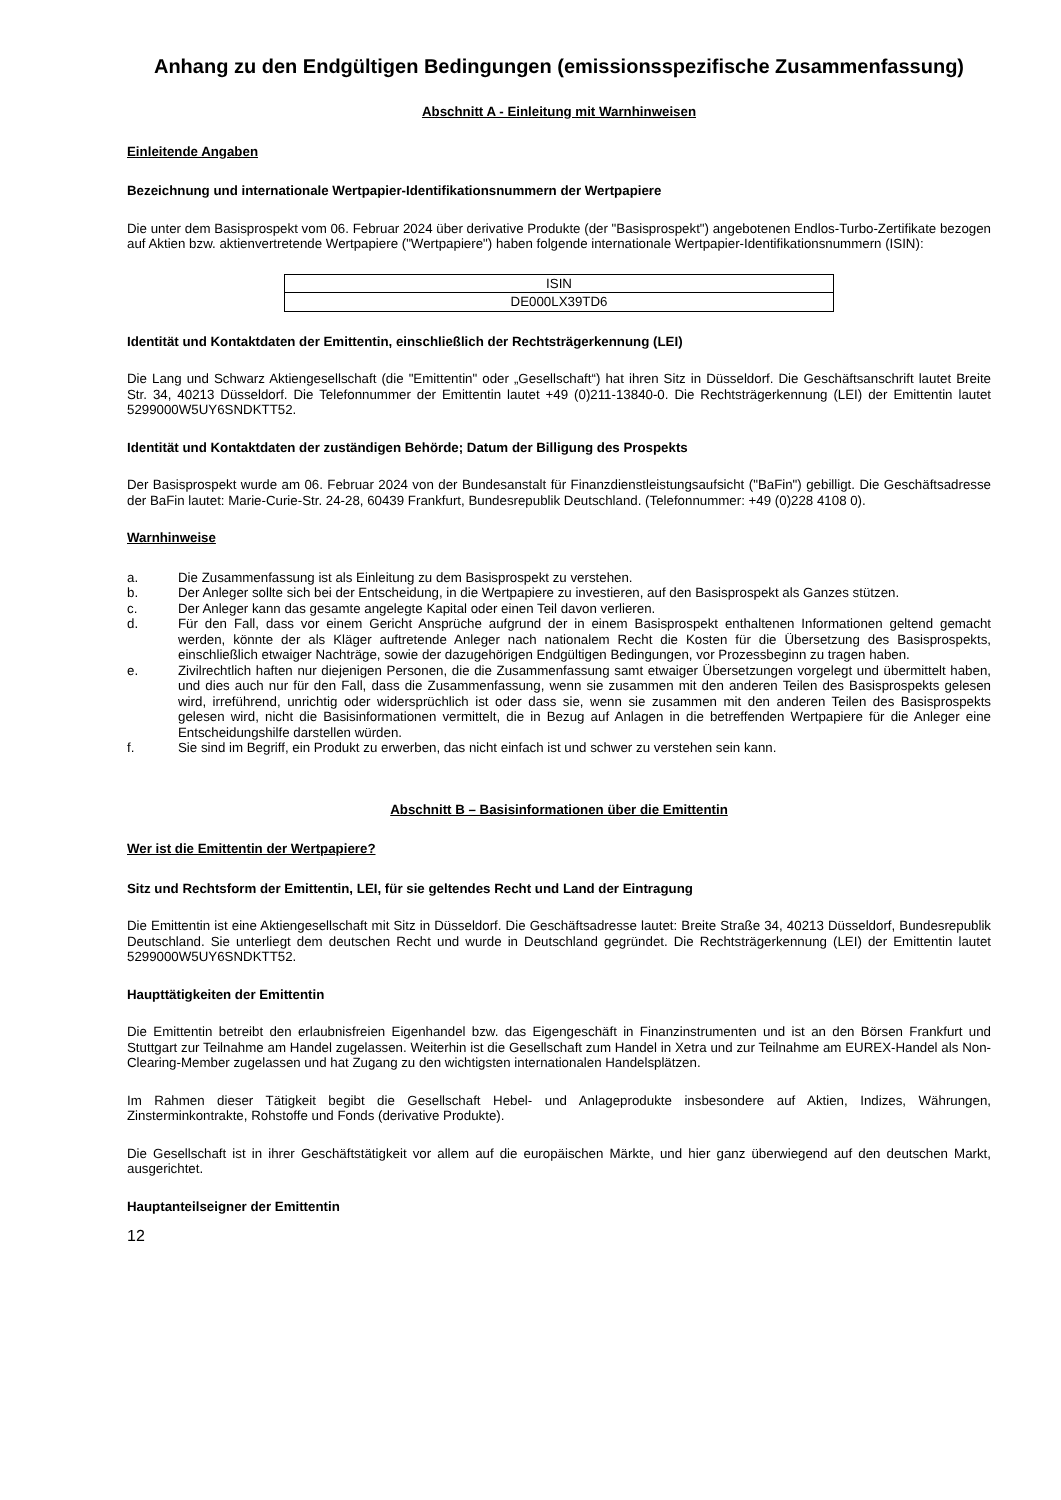Anhang zu den Endgültigen Bedingungen (emissionsspezifische Zusammenfassung)
Abschnitt A - Einleitung mit Warnhinweisen
Einleitende Angaben
Bezeichnung und internationale Wertpapier-Identifikationsnummern der Wertpapiere
Die unter dem Basisprospekt vom 06. Februar 2024 über derivative Produkte (der "Basisprospekt") angebotenen Endlos-Turbo-Zertifikate bezogen auf Aktien bzw. aktienvertretende Wertpapiere ("Wertpapiere") haben folgende internationale Wertpapier-Identifikationsnummern (ISIN):
| ISIN |
| --- |
| DE000LX39TD6 |
Identität und Kontaktdaten der Emittentin, einschließlich der Rechtsträgerkennung (LEI)
Die Lang und Schwarz Aktiengesellschaft (die "Emittentin" oder „Gesellschaft“) hat ihren Sitz in Düsseldorf. Die Geschäftsanschrift lautet Breite Str. 34, 40213 Düsseldorf. Die Telefonnummer der Emittentin lautet +49 (0)211-13840-0. Die Rechtsträgerkennung (LEI) der Emittentin lautet 5299000W5UY6SNDKTT52.
Identität und Kontaktdaten der zuständigen Behörde; Datum der Billigung des Prospekts
Der Basisprospekt wurde am 06. Februar 2024 von der Bundesanstalt für Finanzdienstleistungsaufsicht ("BaFin") gebilligt. Die Geschäftsadresse der BaFin lautet: Marie-Curie-Str. 24-28, 60439 Frankfurt, Bundesrepublik Deutschland. (Telefonnummer: +49 (0)228 4108 0).
Warnhinweise
a. Die Zusammenfassung ist als Einleitung zu dem Basisprospekt zu verstehen.
b. Der Anleger sollte sich bei der Entscheidung, in die Wertpapiere zu investieren, auf den Basisprospekt als Ganzes stützen.
c. Der Anleger kann das gesamte angelegte Kapital oder einen Teil davon verlieren.
d. Für den Fall, dass vor einem Gericht Ansprüche aufgrund der in einem Basisprospekt enthaltenen Informationen geltend gemacht werden, könnte der als Kläger auftretende Anleger nach nationalem Recht die Kosten für die Übersetzung des Basisprospekts, einschließlich etwaiger Nachträge, sowie der dazugehörigen Endgültigen Bedingungen, vor Prozessbeginn zu tragen haben.
e. Zivilrechtlich haften nur diejenigen Personen, die die Zusammenfassung samt etwaiger Übersetzungen vorgelegt und übermittelt haben, und dies auch nur für den Fall, dass die Zusammenfassung, wenn sie zusammen mit den anderen Teilen des Basisprospekts gelesen wird, irreführend, unrichtig oder widersprüchlich ist oder dass sie, wenn sie zusammen mit den anderen Teilen des Basisprospekts gelesen wird, nicht die Basisinformationen vermittelt, die in Bezug auf Anlagen in die betreffenden Wertpapiere für die Anleger eine Entscheidungshilfe darstellen würden.
f. Sie sind im Begriff, ein Produkt zu erwerben, das nicht einfach ist und schwer zu verstehen sein kann.
Abschnitt B – Basisinformationen über die Emittentin
Wer ist die Emittentin der Wertpapiere?
Sitz und Rechtsform der Emittentin, LEI, für sie geltendes Recht und Land der Eintragung
Die Emittentin ist eine Aktiengesellschaft mit Sitz in Düsseldorf. Die Geschäftsadresse lautet: Breite Straße 34, 40213 Düsseldorf, Bundesrepublik Deutschland. Sie unterliegt dem deutschen Recht und wurde in Deutschland gegründet. Die Rechtsträgerkennung (LEI) der Emittentin lautet 5299000W5UY6SNDKTT52.
Haupttätigkeiten der Emittentin
Die Emittentin betreibt den erlaubnisfreien Eigenhandel bzw. das Eigengeschäft in Finanzinstrumenten und ist an den Börsen Frankfurt und Stuttgart zur Teilnahme am Handel zugelassen. Weiterhin ist die Gesellschaft zum Handel in Xetra und zur Teilnahme am EUREX-Handel als Non-Clearing-Member zugelassen und hat Zugang zu den wichtigsten internationalen Handelsplätzen.
Im Rahmen dieser Tätigkeit begibt die Gesellschaft Hebel- und Anlageprodukte insbesondere auf Aktien, Indizes, Währungen, Zinsterminkontrakte, Rohstoffe und Fonds (derivative Produkte).
Die Gesellschaft ist in ihrer Geschäftstätigkeit vor allem auf die europäischen Märkte, und hier ganz überwiegend auf den deutschen Markt, ausgerichtet.
Hauptanteilseigner der Emittentin
12